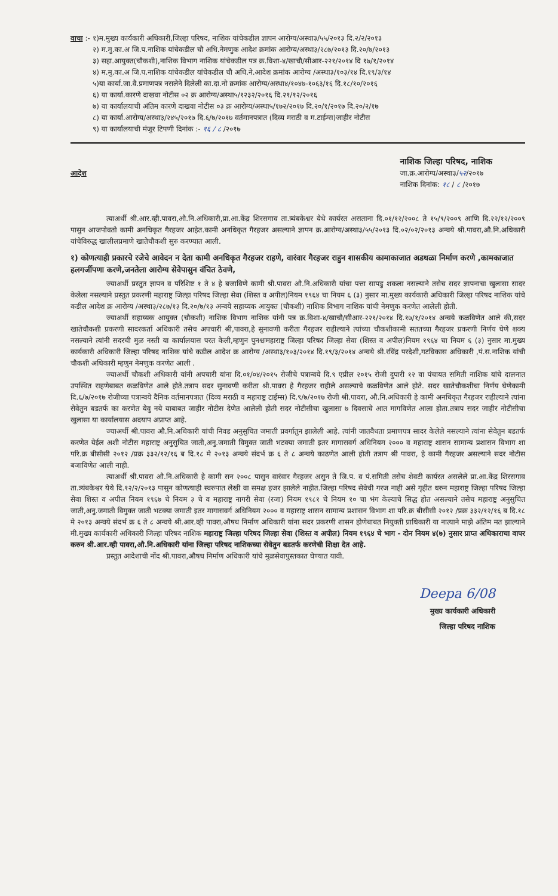वाचा :-
१)म.मुख्य कार्यकारी अधिकारी,जिल्हा परिषद, नाशिक यांचेकडील ज्ञापन आरोग्य/अस्था३/५५/२०१३ दि.२/२/२०१३
२) म.मु.का.अ जि.प.नाशिक यांचेकडील चौ अधि.नेमणुक आदेश क्रमांक आरोग्य/अस्था३/२८७/२०१३ दि.२०/७/२०१३
३) सहा.आयुक्त(चौकशी),नाशिक विभाग नाशिक यांचेकडील पत्र क्र.विशा-४/खाचौ/सीआर-२२१/२०१४ दि १७/१/२०१४
४) म.मु.का.अ जि.प.नाशिक यांचेकडील यांचेकडील चौ अधि.ने.आदेश क्रमांक आरोग्य /अस्था३/१०३/१४ दि.१९/३/१४
५)या कार्या.जा.वै.प्रमाणपत्र नसलेने दिलेली का.दा.नो क्रमांक आरोग्य/अस्था४/१०४७-१०६३/१६ दि.१८/१०/२०१६
६) या कार्या.कारणे दाखवा नोटीस ०२ क्र आरोग्य/अस्था५/१२३२/२०१६ दि.२१/१२/२०१६
७) या कार्यालयाची अंतिम कारणे दाखवा नोटीस ०३ क्र आरोग्य/अस्था५/१७२/२०१७ दि.२०/१/२०१७ दि.२०/२/१७
८) या कार्या.आरोग्य/अस्था३/२४५/२०१७ दि.६/७/२०१७ वर्तमानपत्रात (दिव्य मराठी व म.टाईम्स)जाहीर नोटीस
९) या कार्यालयाची मंजुर टिपणी दिनांक :- १६ / ८ /२०१७
आदेश
नाशिक जिल्हा परिषद, नाशिक
जा.क्र.आरोग्य/अस्था३/५२/२०१७
नाशिक दिनांक: १८ / ८ /२०१७
त्याअर्थी श्री.आर.व्ही.पावरा,औ.नि.अधिकारी,प्रा.आ.केंद्र शिरसगाव ता.त्र्यंबकेश्वर येथे कार्यरत असताना दि.०१/१२/२००८ ते १५/९/२००९ आणि दि.२२/१२/२००९ पासुन आजपोवतो कामी अनधिकृत गैरहजर आहेत.कामी अनधिकृत गैरहजर असल्याने ज्ञापन क्र.आरोग्य/अस्था३/५५/२०१३ दि.०२/०२/२०१३ अन्वये श्री.पावरा,औ.नि.अधिकारी यांचेविरुद्ध खालीलप्रमाणे खातेचौकशी सुरु करण्यात आली.
१) कोणत्याही प्रकारचे रजेचे आवेदन न देता कामी अनधिकृत गैरहजर राहणे, वारंवार गैरहजर राहुन शासकीय कामाकाजात अडथळा निर्माण करणे ,कामकाजात हलगर्जीपणा करणे,जनतेला आरोग्य सेवेपासुन वंचित ठेवणे,
ज्याअर्थी प्रस्तुत ज्ञापन व परिशिष्ट १ ते ४ हे बजाविणे कामी श्री.पावरा औ.नि.अधिकारी यांचा पत्ता सापडु शकला नसल्याने तसेच सदर ज्ञापनाचा खुलासा सादर केलेला नसल्याने प्रस्तुत प्रकरणी महाराष्ट्र जिल्हा परिषद जिल्हा सेवा (शिस्त व अपील)नियम १९६४ चा नियम ६ (३) नुसार मा.मुख्य कार्यकारी अधिकारी जिल्हा परिषद नाशिक यांचे कडील आदेश क्र आरोग्य /अस्था३/२८७/१३ दि.२०/७/१३ अन्वये सहाय्यक आयुक्त (चौकशी) नाशिक विभाग नाशिक यांची नेमणुक करणेत आलेली होती.
ज्याअर्थी सहाय्यक आयुक्त (चौकशी) नाशिक विभाग नाशिक यांनी पत्र क्र.विशा-४/खाचौ/सीआर-२२१/२०१४ दि.१७/१/२०१४ अन्वये कळविणेत आले की,सदर खातेचौकशी प्रकरणी सादरकर्ता अधिकारी तसेच अपचारी श्री,पावरा,हे सुनावणी करीता गैरहजर राहील्याने त्यांच्या चौकशीकामी सततच्या गैरहजर प्रकरणी निर्णय घेणे शक्य नसल्याने त्यांनी सदरची मुळ नस्ती या कार्यालयास परत केली,म्हणुन पुनश्चःमहाराष्ट्र जिल्हा परिषद जिल्हा सेवा (शिस्त व अपील)नियम १९६४ चा नियम ६ (३) नुसार मा.मुख्य कार्यकारी अधिकारी जिल्हा परिषद नाशिक यांचे कडील आदेश क्र आरोग्य /अस्था३/१०३/२०१४ दि.१९/३/२०१४ अन्वये श्री.रविंद्र परदेशी,गटविकास अधिकारी ,पं.स.नाशिक यांची चौकशी अधिकारी म्हणुन नेमणुक करणेत आली .
ज्याअर्थी चौकशी अधिकारी यांनी अपचारी यांना दि.०१/०४/२०१५ रोजीचे पत्रान्वये दि.९ एप्रील २०१५ रोजी दुपारी १२ वा पंचायत समिती नाशिक यांचे दालनात उपस्थित राहणेबाबत कळविणेत आले होते.तत्राप सदर सुनावणी करीता श्री.पावरा हे गैरहजर राहीले असल्याचे कळविणेत आले होते. सदर खातेचौकशीचा निर्णय घेणेकामी दि.६/७/२०१७ रोजीच्या पत्रान्वये दैनिक वर्तमानपत्रात (दिव्य मराठी व महाराष्ट्र टाईम्स) दि.९/७/२०१७ रोजी श्री.पावरा, औ.नि.अधिकारी हे कामी अनधिकृत गैरहजर राहील्याने त्यांना सेवेतुन बडतर्फ का करणेत येवु नये याबाबत जाहीर नोटीस देणेत आलेली होती सदर नोटीसीचा खुलासा ७ दिवसाचे आत मागविणेत आला होता.तत्राप सदर जाहीर नोटीसीचा खुलासा या कार्यालयास अदयाप अप्राप्त आहे.
ज्याअर्थी श्री.पावरा औ.नि.अधिकारी यांची निवड अनुसुचित जमाती प्रवर्गातुन झालेली आहे. त्यांनी जातवैधता प्रमाणपत्र सादर केलेले नसल्याने त्यांना सेवेतुन बडतर्फ करणेत येईल अशी नोटीस महाराष्ट्र अनुसुचित जाती,अनु.जमाती विमुक्त जाती भटक्या जमाती इतर मागासवर्ग अधिनियम २००० व महाराष्ट्र शासन सामान्य प्रशासन विभाग शा परि.क्र बीसीसी २०१२ /प्रक्र ३३२/१२/१६ ब दि.१८ मे २०१३ अन्वये संदर्भ क्र ६ ते ८ अन्वये काढणेत आली होती तत्राप श्री पावरा, हे कामी गैरहजर असल्याने सदर नोटीस बजाविणेत आली नाही.
त्याअर्थी श्री.पावरा औ.नि.अधिकारी हे कामी सन २००८ पासुन वारंवार गैरहजर असुन ते जि.प. व पं.समिती तसेच शेवटी कार्यरत असलेले प्रा.आ.केंद्र शिरसगाव ता.त्र्यंबकेश्वर येथे दि.१२/२/२०१३ पासुन कोणत्याही स्वरुपात लेखी वा समक्ष हजर झालेले नाहीत.जिल्हा परिषद सेवेची गरज नाही असे गृहीत धरुन महाराष्ट्र जिल्हा परिषद जिल्हा सेवा शिस्त व अपील नियम १९६७ चे नियम ३ चे व महाराष्ट्र नागरी सेवा (रजा) नियम १९८१ चे नियम १० चा भंग केल्याचे सिद्ध होत असल्याने तसेच महाराष्ट्र अनुसुचित जाती,अनु.जमाती विमुक्त जाती भटक्या जमाती इतर मागासवर्ग अधिनियम २००० व महाराष्ट्र शासन सामान्य प्रशासन विभाग शा परि.क्र बीसीसी २०१२ /प्रक्र ३३२/१२/१६ ब दि.१८ मे २०१३ अन्वये संदर्भ क्र ६ ते ८ अन्वये श्री.आर.व्ही पावरा,औषध निर्माण अधिकारी यांना सदर प्रकरणी शासन होणेबाबत नियुक्ती प्राधिकारी या नात्याने माझे अंतिम मत झाल्याने मी.मुख्य कार्यकारी अधिकारी जिल्हा परिषद नाशिक महाराष्ट्र जिल्हा परिषद जिल्हा सेवा (शिस्त व अपील) नियम १९६४ चे भाग - दोन नियम ४(७) नुसार प्राप्त अधिकाराचा वापर करुन श्री.आर.व्ही पावरा,औ.नि.अधिकारी यांना जिल्हा परिषद नाशिकच्या सेवेतुन बडतर्फ करणेची शिक्षा देत आहे.
प्रस्तुत आदेशाची नोंद श्री.पावरा,औषध निर्माण अधिकारी यांचे मुळसेवापुस्तकात घेण्यात यावी.
Deepa 6/08
मुख्य कार्यकारी अधिकारी
जिल्हा परिषद नाशिक